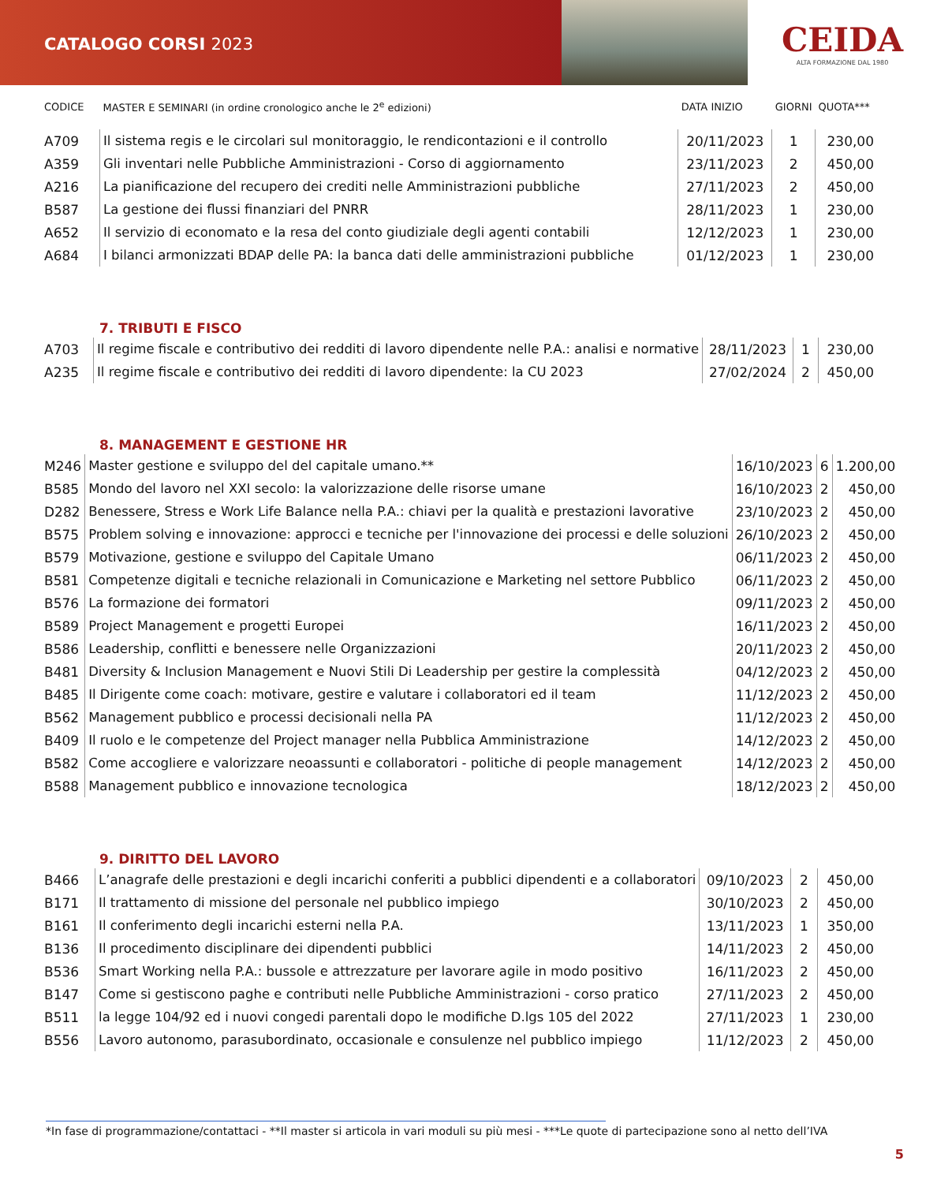CATALOGO CORSI 2023
CEIDA
ALTA FORMAZIONE DAL 1980
| CODICE | MASTER E SEMINARI (in ordine cronologico anche le 2<sup>e</sup> edizioni) | DATA INIZIO | GIORNI | QUOTA*** |
| --- | --- | --- | --- | --- |
| A709 | Il sistema regis e le circolari sul monitoraggio, le rendicontazioni e il controllo | 20/11/2023 | 1 | 230,00 |
| A359 | Gli inventari nelle Pubbliche Amministrazioni - Corso di aggiornamento | 23/11/2023 | 2 | 450,00 |
| A216 | La pianificazione del recupero dei crediti nelle Amministrazioni pubbliche | 27/11/2023 | 2 | 450,00 |
| B587 | La gestione dei flussi finanziari del PNRR | 28/11/2023 | 1 | 230,00 |
| A652 | Il servizio di economato e la resa del conto giudiziale degli agenti contabili | 12/12/2023 | 1 | 230,00 |
| A684 | I bilanci armonizzati BDAP delle PA: la banca dati delle amministrazioni pubbliche | 01/12/2023 | 1 | 230,00 |
7. TRIBUTI E FISCO
| A703 | Il regime fiscale e contributivo dei redditi di lavoro dipendente nelle P.A.: analisi e normative | 28/11/2023 | 1 | 230,00 |
| A235 | Il regime fiscale e contributivo dei redditi di lavoro dipendente: la CU 2023 | 27/02/2024 | 2 | 450,00 |
8. MANAGEMENT E GESTIONE HR
| M246 | Master gestione e sviluppo del del capitale umano.** | 16/10/2023 | 6 | 1.200,00 |
| B585 | Mondo del lavoro nel XXI secolo: la valorizzazione delle risorse umane | 16/10/2023 | 2 | 450,00 |
| D282 | Benessere, Stress e Work Life Balance nella P.A.: chiavi per la qualità e prestazioni lavorative | 23/10/2023 | 2 | 450,00 |
| B575 | Problem solving e innovazione: approcci e tecniche per l'innovazione dei processi e delle soluzioni | 26/10/2023 | 2 | 450,00 |
| B579 | Motivazione, gestione e sviluppo del Capitale Umano | 06/11/2023 | 2 | 450,00 |
| B581 | Competenze digitali e tecniche relazionali in Comunicazione e Marketing nel settore Pubblico | 06/11/2023 | 2 | 450,00 |
| B576 | La formazione dei formatori | 09/11/2023 | 2 | 450,00 |
| B589 | Project Management e progetti Europei | 16/11/2023 | 2 | 450,00 |
| B586 | Leadership, conflitti e benessere nelle Organizzazioni | 20/11/2023 | 2 | 450,00 |
| B481 | Diversity & Inclusion Management e Nuovi Stili Di Leadership per gestire la complessità | 04/12/2023 | 2 | 450,00 |
| B485 | Il Dirigente come coach: motivare, gestire e valutare i collaboratori ed il team | 11/12/2023 | 2 | 450,00 |
| B562 | Management pubblico e processi decisionali nella PA | 11/12/2023 | 2 | 450,00 |
| B409 | Il ruolo e le competenze del Project manager nella Pubblica Amministrazione | 14/12/2023 | 2 | 450,00 |
| B582 | Come accogliere e valorizzare neoassunti e collaboratori - politiche di people management | 14/12/2023 | 2 | 450,00 |
| B588 | Management pubblico e innovazione tecnologica | 18/12/2023 | 2 | 450,00 |
9. DIRITTO DEL LAVORO
| B466 | L’anagrafe delle prestazioni e degli incarichi conferiti a pubblici dipendenti e a collaboratori | 09/10/2023 | 2 | 450,00 |
| B171 | Il trattamento di missione del personale nel pubblico impiego | 30/10/2023 | 2 | 450,00 |
| B161 | Il conferimento degli incarichi esterni nella P.A. | 13/11/2023 | 1 | 350,00 |
| B136 | Il procedimento disciplinare dei dipendenti pubblici | 14/11/2023 | 2 | 450,00 |
| B536 | Smart Working nella P.A.: bussole e attrezzature per lavorare agile in modo positivo | 16/11/2023 | 2 | 450,00 |
| B147 | Come si gestiscono paghe e contributi nelle Pubbliche Amministrazioni - corso pratico | 27/11/2023 | 2 | 450,00 |
| B511 | la legge 104/92 ed i nuovi congedi parentali dopo le modifiche D.lgs 105 del 2022 | 27/11/2023 | 1 | 230,00 |
| B556 | Lavoro autonomo, parasubordinato, occasionale e consulenze nel pubblico impiego | 11/12/2023 | 2 | 450,00 |
*In fase di programmazione/contattaci - **Il master si articola in vari moduli su più mesi - ***Le quote di partecipazione sono al netto dell’IVA
5